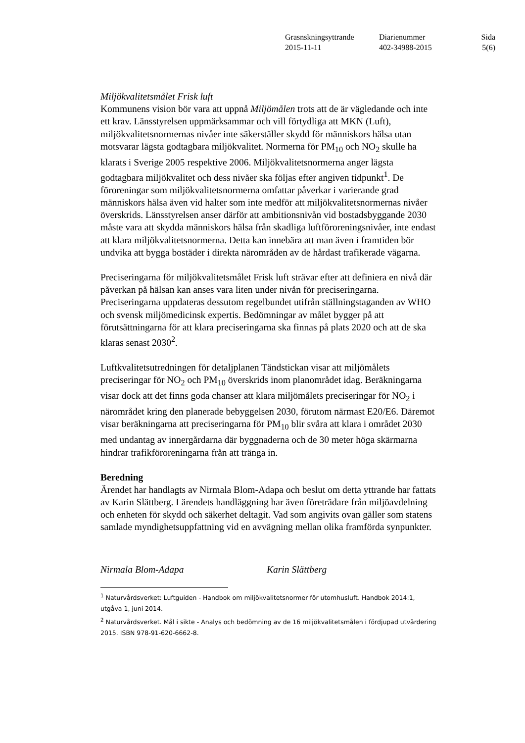| Grasnskningsyttrande | Diarienummer | Sida |
| 2015-11-11 | 402-34988-2015 | 5(6) |
Miljökvalitetsmålet Frisk luft
Kommunens vision bör vara att uppnå Miljömålen trots att de är vägledande och inte ett krav. Länsstyrelsen uppmärksammar och vill förtydliga att MKN (Luft), miljökvalitetsnormernas nivåer inte säkerställer skydd för människors hälsa utan motsvarar lägsta godtagbara miljökvalitet. Normerna för PM<sub>10</sub> och NO<sub>2</sub> skulle ha klarats i Sverige 2005 respektive 2006. Miljökvalitetsnormerna anger lägsta godtagbara miljökvalitet och dess nivåer ska följas efter angiven tidpunkt<sup>1</sup>. De föroreningar som miljökvalitetsnormerna omfattar påverkar i varierande grad människors hälsa även vid halter som inte medför att miljökvalitetsnormernas nivåer överskrids. Länsstyrelsen anser därför att ambitionsnivån vid bostadsbyggande 2030 måste vara att skydda människors hälsa från skadliga luftföroreningsnivåer, inte endast att klara miljökvalitetsnormerna. Detta kan innebära att man även i framtiden bör undvika att bygga bostäder i direkta närområden av de hårdast trafikerade vägarna.
Preciseringarna för miljökvalitetsmålet Frisk luft strävar efter att definiera en nivå där påverkan på hälsan kan anses vara liten under nivån för preciseringarna. Preciseringarna uppdateras dessutom regelbundet utifrån ställningstaganden av WHO och svensk miljömedicinsk expertis. Bedömningar av målet bygger på att förutsättningarna för att klara preciseringarna ska finnas på plats 2020 och att de ska klaras senast 2030<sup>2</sup>.
Luftkvalitetsutredningen för detaljplanen Tändstickan visar att miljömålets preciseringar för NO<sub>2</sub> och PM<sub>10</sub> överskrids inom planområdet idag. Beräkningarna visar dock att det finns goda chanser att klara miljömålets preciseringar för NO<sub>2</sub> i närområdet kring den planerade bebyggelsen 2030, förutom närmast E20/E6. Däremot visar beräkningarna att preciseringarna för PM<sub>10</sub> blir svåra att klara i området 2030 med undantag av innergårdarna där byggnaderna och de 30 meter höga skärmarna hindrar trafikföroreningarna från att tränga in.
Beredning
Ärendet har handlagts av Nirmala Blom-Adapa och beslut om detta yttrande har fattats av Karin Slättberg. I ärendets handläggning har även företrädare från miljöavdelning och enheten för skydd och säkerhet deltagit. Vad som angivits ovan gäller som statens samlade myndighetsuppfattning vid en avvägning mellan olika framförda synpunkter.
Nirmala Blom-Adapa Karin Slättberg
<sup>1</sup> Naturvårdsverket: Luftguiden - Handbok om miljökvalitetsnormer för utomhusluft. Handbok 2014:1, utgåva 1, juni 2014.
<sup>2</sup> Naturvårdsverket. Mål i sikte - Analys och bedömning av de 16 miljökvalitetsmålen i fördjupad utvärdering 2015. ISBN 978-91-620-6662-8.